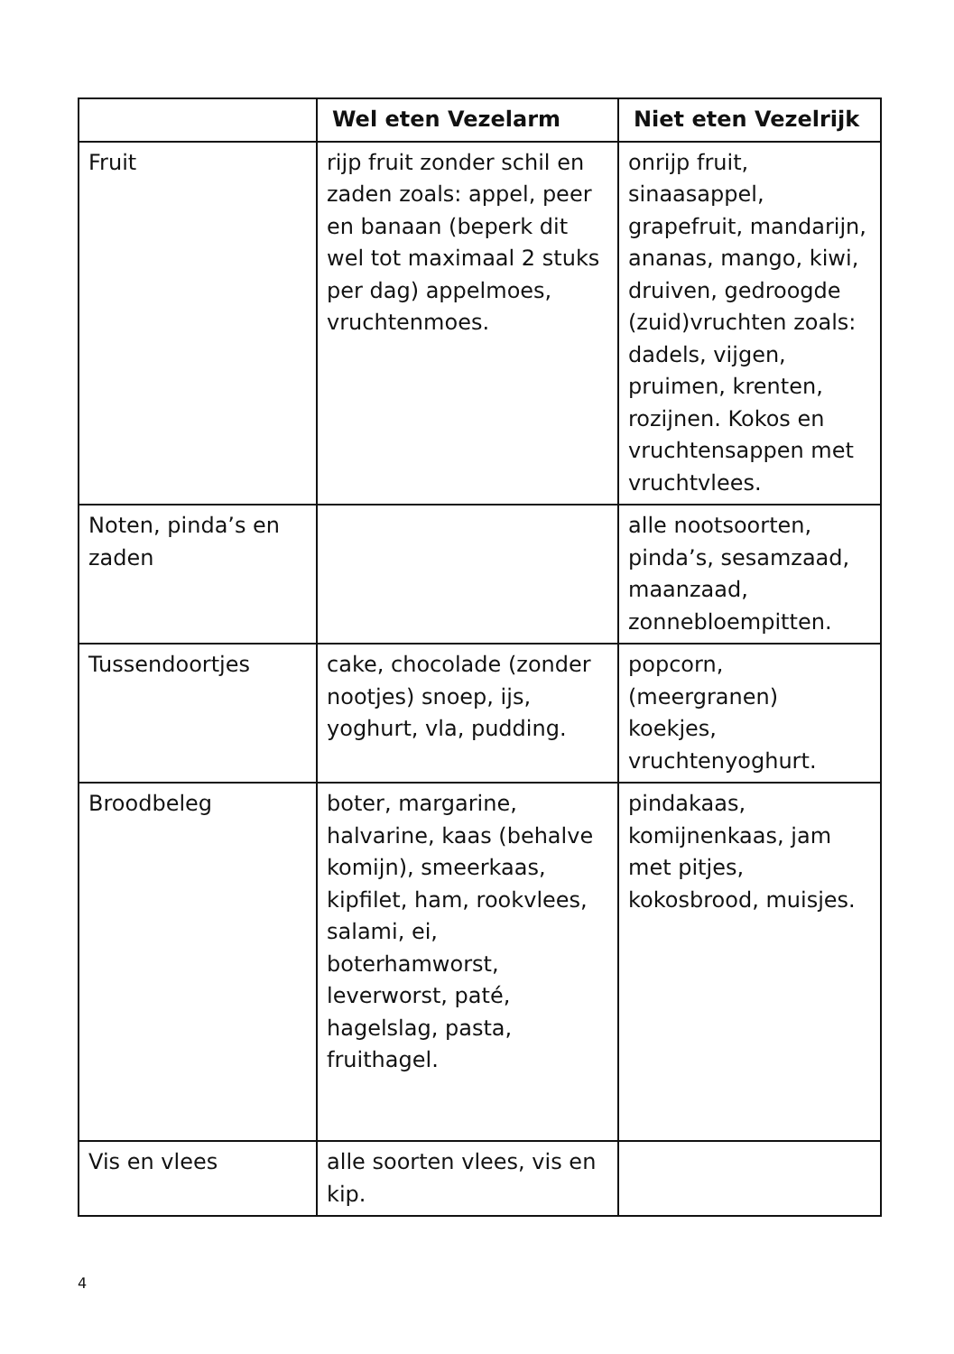| | Wel eten Vezelarm | Niet eten Vezelrijk |
| --- | --- | --- |
| Fruit | rijp fruit zonder schil en zaden zoals: appel, peer en banaan (beperk dit wel tot maximaal 2 stuks per dag) appelmoes, vruchtenmoes. | onrijp fruit, sinaasappel, grapefruit, mandarijn, ananas, mango, kiwi, druiven, gedroogde (zuid)vruchten zoals: dadels, vijgen, pruimen, krenten, rozijnen. Kokos en vruchtensappen met vruchtvlees. |
| Noten, pinda’s en zaden | | alle nootsoorten, pinda’s, sesamzaad, maanzaad, zonnebloempitten. |
| Tussendoortjes | cake, chocolade (zonder nootjes) snoep, ijs, yoghurt, vla, pudding. | popcorn, (meergranen) koekjes, vruchtenyoghurt. |
| Broodbeleg | boter, margarine, halvarine, kaas (behalve komijn), smeerkaas, kipfilet, ham, rookvlees, salami, ei, boterhamworst, leverworst, paté, hagelslag, pasta, fruithagel. | pindakaas, komijnenkaas, jam met pitjes, kokosbrood, muisjes. |
| Vis en vlees | alle soorten vlees, vis en kip. | |
4